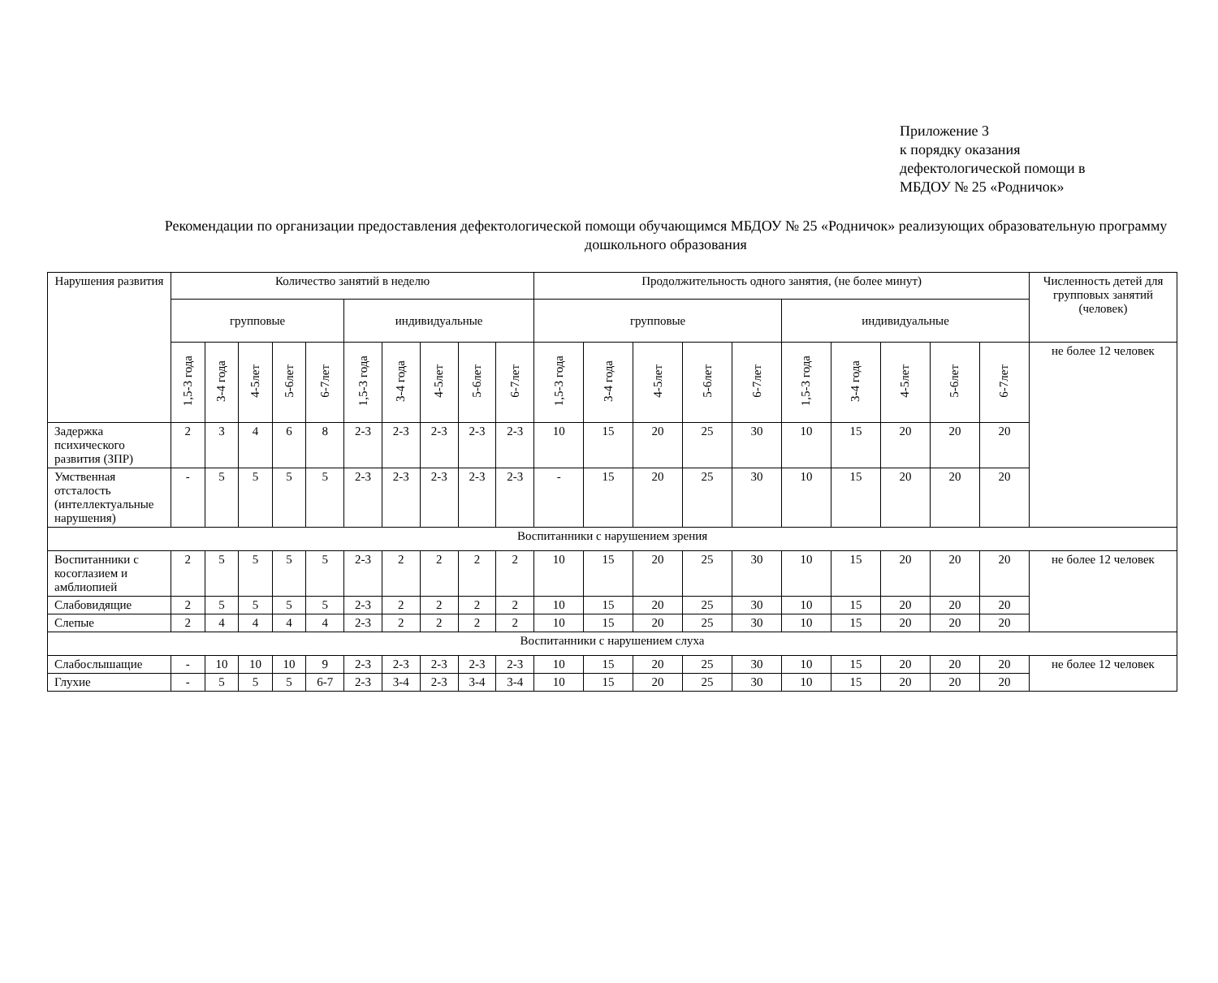Приложение 3
к порядку оказания
дефектологической помощи в
МБДОУ № 25 «Родничок»
Рекомендации по организации предоставления дефектологической помощи обучающимся МБДОУ № 25 «Родничок» реализующих образовательную программу дошкольного образования
| Нарушения развития | Количество занятий в неделю | | | | | | | | | | Продолжительность одного занятия, (не более минут) | | | | | | | | | | Численность детей для групповых занятий (человек) |
| --- | --- | --- | --- | --- | --- | --- | --- | --- | --- | --- | --- | --- | --- | --- | --- | --- | --- | --- | --- | --- | --- |
| | групповые | | | | | индивидуальные | | | | | групповые | | | | | индивидуальные | | | | | |
| | 1,5-3 года | 3-4 года | 4-5лет | 5-6лет | 6-7лет | 1,5-3 года | 3-4 года | 4-5лет | 5-6лет | 6-7лет | 1,5-3 года | 3-4 года | 4-5лет | 5-6лет | 6-7лет | 1,5-3 года | 3-4 года | 4-5лет | 5-6лет | 6-7лет | не более 12 человек |
| Задержка психического развития (ЗПР) | 2 | 3 | 4 | 6 | 8 | 2-3 | 2-3 | 2-3 | 2-3 | 2-3 | 10 | 15 | 20 | 25 | 30 | 10 | 15 | 20 | 20 | 20 | |
| Умственная отсталость (интеллектуальные нарушения) | - | 5 | 5 | 5 | 5 | 2-3 | 2-3 | 2-3 | 2-3 | 2-3 | - | 15 | 20 | 25 | 30 | 10 | 15 | 20 | 20 | 20 | |
| Воспитанники с нарушением зрения | | | | | | | | | | | | | | | | | | | | | |
| Воспитанники с косоглазием и амблиопией | 2 | 5 | 5 | 5 | 5 | 2-3 | 2 | 2 | 2 | 2 | 10 | 15 | 20 | 25 | 30 | 10 | 15 | 20 | 20 | 20 | не более 12 человек |
| Слабовидящие | 2 | 5 | 5 | 5 | 5 | 2-3 | 2 | 2 | 2 | 2 | 10 | 15 | 20 | 25 | 30 | 10 | 15 | 20 | 20 | 20 | |
| Слепые | 2 | 4 | 4 | 4 | 4 | 2-3 | 2 | 2 | 2 | 2 | 10 | 15 | 20 | 25 | 30 | 10 | 15 | 20 | 20 | 20 | |
| Воспитанники с нарушением слуха | | | | | | | | | | | | | | | | | | | | | |
| Слабослышащие | - | 10 | 10 | 10 | 9 | 2-3 | 2-3 | 2-3 | 2-3 | 2-3 | 10 | 15 | 20 | 25 | 30 | 10 | 15 | 20 | 20 | 20 | не более 12 человек |
| Глухие | - | 5 | 5 | 5 | 6-7 | 2-3 | 3-4 | 2-3 | 3-4 | 3-4 | 10 | 15 | 20 | 25 | 30 | 10 | 15 | 20 | 20 | 20 | |